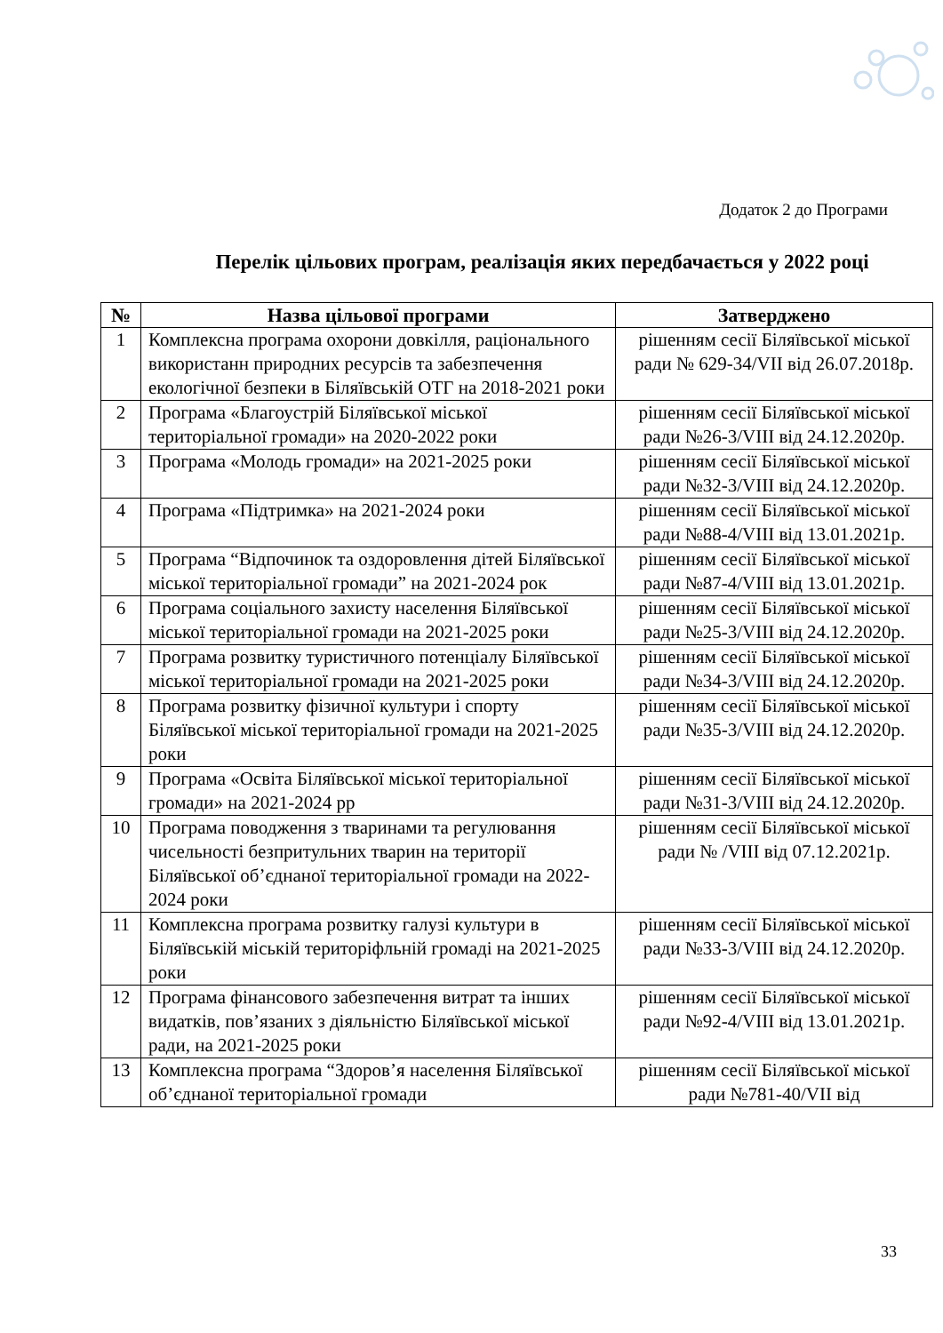Додаток 2 до Програми
Перелік цільових програм, реалізація яких передбачається у 2022 році
| № | Назва цільової програми | Затверджено |
| --- | --- | --- |
| 1 | Комплексна програма охорони довкілля, раціонального використанн природних ресурсів та забезпечення екологічної безпеки в Біляївській ОТГ на 2018-2021 роки | рішенням сесії Біляївської міської ради № 629-34/VII від 26.07.2018р. |
| 2 | Програма «Благоустрій Біляївської міської територіальної громади» на 2020-2022 роки | рішенням сесії Біляївської міської ради №26-3/VIII від 24.12.2020р. |
| 3 | Програма «Молодь громади» на 2021-2025 роки | рішенням сесії Біляївської міської ради №32-3/VIII від 24.12.2020р. |
| 4 | Програма «Підтримка» на 2021-2024 роки | рішенням сесії Біляївської міської ради №88-4/VIII від 13.01.2021р. |
| 5 | Програма “Відпочинок та оздоровлення дітей Біляївської міської територіальної громади” на 2021-2024 рок | рішенням сесії Біляївської міської ради №87-4/VIII від 13.01.2021р. |
| 6 | Програма соціального захисту населення Біляївської міської територіальної громади на 2021-2025 роки | рішенням сесії Біляївської міської ради №25-3/VIII від 24.12.2020р. |
| 7 | Програма розвитку туристичного потенціалу Біляївської міської територіальної громади на 2021-2025 роки | рішенням сесії Біляївської міської ради №34-3/VIII від 24.12.2020р. |
| 8 | Програма розвитку фізичної культури і спорту Біляївської міської територіальної громади на 2021-2025 роки | рішенням сесії Біляївської міської ради №35-3/VIII від 24.12.2020р. |
| 9 | Програма «Освіта Біляївської міської територіальної громади» на 2021-2024 рр | рішенням сесії Біляївської міської ради №31-3/VIII від 24.12.2020р. |
| 10 | Програма поводження з тваринами та регулювання чисельності безпритульних тварин на території Біляївської об’єднаної територіальної громади на 2022-2024 роки | рішенням сесії Біляївської міської ради № /VIII від 07.12.2021р. |
| 11 | Комплексна програма розвитку галузі культури в Біляївській міській територіфльній громаді на 2021-2025 роки | рішенням сесії Біляївської міської ради №33-3/VIII від 24.12.2020р. |
| 12 | Програма фінансового забезпечення витрат та інших видатків, пов’язаних з діяльністю Біляївської міської ради, на 2021-2025 роки | рішенням сесії Біляївської міської ради №92-4/VIII від 13.01.2021р. |
| 13 | Комплексна програма “Здоров’я населення Біляївської об’єднаної територіальної громади | рішенням сесії Біляївської міської ради №781-40/VII від |
33